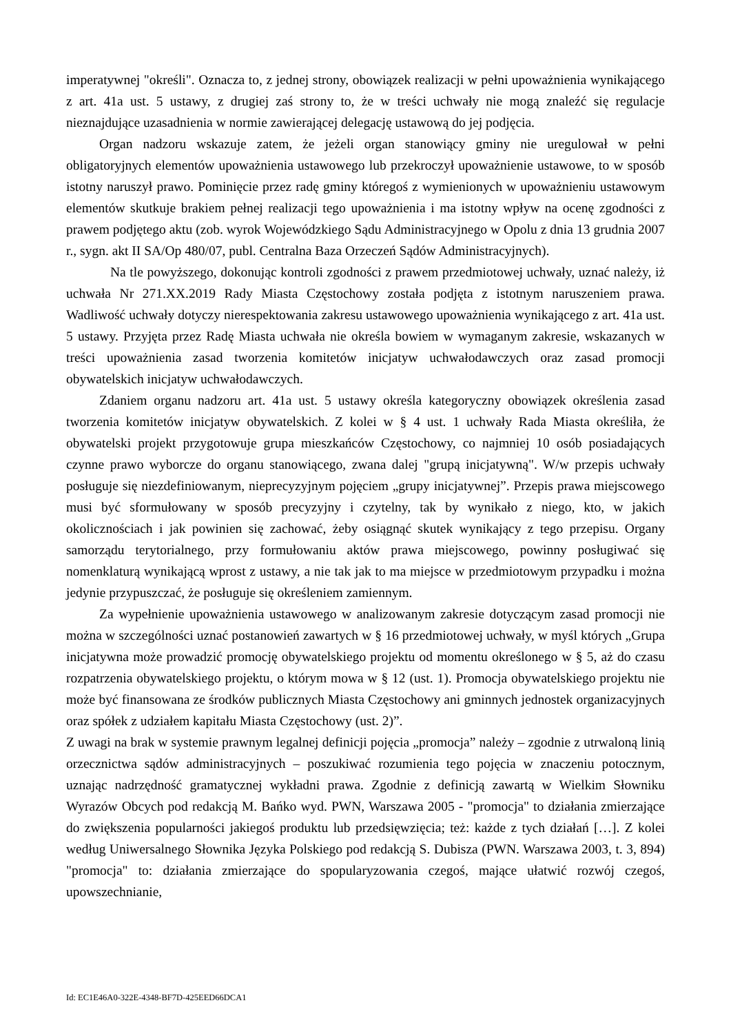imperatywnej "określi". Oznacza to, z jednej strony, obowiązek realizacji w pełni upoważnienia wynikającego z art. 41a ust. 5 ustawy, z drugiej zaś strony to, że w treści uchwały nie mogą znaleźć się regulacje nieznajdujące uzasadnienia w normie zawierającej delegację ustawową do jej podjęcia.
Organ nadzoru wskazuje zatem, że jeżeli organ stanowiący gminy nie uregulował w pełni obligatoryjnych elementów upoważnienia ustawowego lub przekroczył upoważnienie ustawowe, to w sposób istotny naruszył prawo. Pominięcie przez radę gminy któregoś z wymienionych w upoważnieniu ustawowym elementów skutkuje brakiem pełnej realizacji tego upoważnienia i ma istotny wpływ na ocenę zgodności z prawem podjętego aktu (zob. wyrok Wojewódzkiego Sądu Administracyjnego w Opolu z dnia 13 grudnia 2007 r., sygn. akt II SA/Op 480/07, publ. Centralna Baza Orzeczeń Sądów Administracyjnych).
Na tle powyższego, dokonując kontroli zgodności z prawem przedmiotowej uchwały, uznać należy, iż uchwała Nr 271.XX.2019 Rady Miasta Częstochowy została podjęta z istotnym naruszeniem prawa. Wadliwość uchwały dotyczy nierespektowania zakresu ustawowego upoważnienia wynikającego z art. 41a ust. 5 ustawy. Przyjęta przez Radę Miasta uchwała nie określa bowiem w wymaganym zakresie, wskazanych w treści upoważnienia zasad tworzenia komitetów inicjatyw uchwałodawczych oraz zasad promocji obywatelskich inicjatyw uchwałodawczych.
Zdaniem organu nadzoru art. 41a ust. 5 ustawy określa kategoryczny obowiązek określenia zasad tworzenia komitetów inicjatyw obywatelskich. Z kolei w § 4 ust. 1 uchwały Rada Miasta określiła, że obywatelski projekt przygotowuje grupa mieszkańców Częstochowy, co najmniej 10 osób posiadających czynne prawo wyborcze do organu stanowiącego, zwana dalej "grupą inicjatywną". W/w przepis uchwały posługuje się niezdefiniowanym, nieprecyzyjnym pojęciem „grupy inicjatywnej”. Przepis prawa miejscowego musi być sformułowany w sposób precyzyjny i czytelny, tak by wynikało z niego, kto, w jakich okolicznościach i jak powinien się zachować, żeby osiągnąć skutek wynikający z tego przepisu. Organy samorządu terytorialnego, przy formułowaniu aktów prawa miejscowego, powinny posługiwać się nomenklaturą wynikającą wprost z ustawy, a nie tak jak to ma miejsce w przedmiotowym przypadku i można jedynie przypuszczać, że posługuje się określeniem zamiennym.
Za wypełnienie upoważnienia ustawowego w analizowanym zakresie dotyczącym zasad promocji nie można w szczególności uznać postanowień zawartych w § 16 przedmiotowej uchwały, w myśl których „Grupa inicjatywna może prowadzić promocję obywatelskiego projektu od momentu określonego w § 5, aż do czasu rozpatrzenia obywatelskiego projektu, o którym mowa w § 12 (ust. 1). Promocja obywatelskiego projektu nie może być finansowana ze środków publicznych Miasta Częstochowy ani gminnych jednostek organizacyjnych oraz spółek z udziałem kapitału Miasta Częstochowy (ust. 2)”.
Z uwagi na brak w systemie prawnym legalnej definicji pojęcia „promocja” należy – zgodnie z utrwaloną linią orzecznictwa sądów administracyjnych – poszukiwać rozumienia tego pojęcia w znaczeniu potocznym, uznając nadrzędność gramatycznej wykładni prawa. Zgodnie z definicją zawartą w Wielkim Słowniku Wyrazów Obcych pod redakcją M. Bańko wyd. PWN, Warszawa 2005 - "promocja" to działania zmierzające do zwiększenia popularności jakiegoś produktu lub przedsięwzięcia; też: każde z tych działań […]. Z kolei według Uniwersalnego Słownika Języka Polskiego pod redakcją S. Dubisza (PWN. Warszawa 2003, t. 3, 894) "promocja" to: działania zmierzające do spopularyzowania czegoś, mające ułatwić rozwój czegoś, upowszechnianie,
Id: EC1E46A0-322E-4348-BF7D-425EED66DCA1